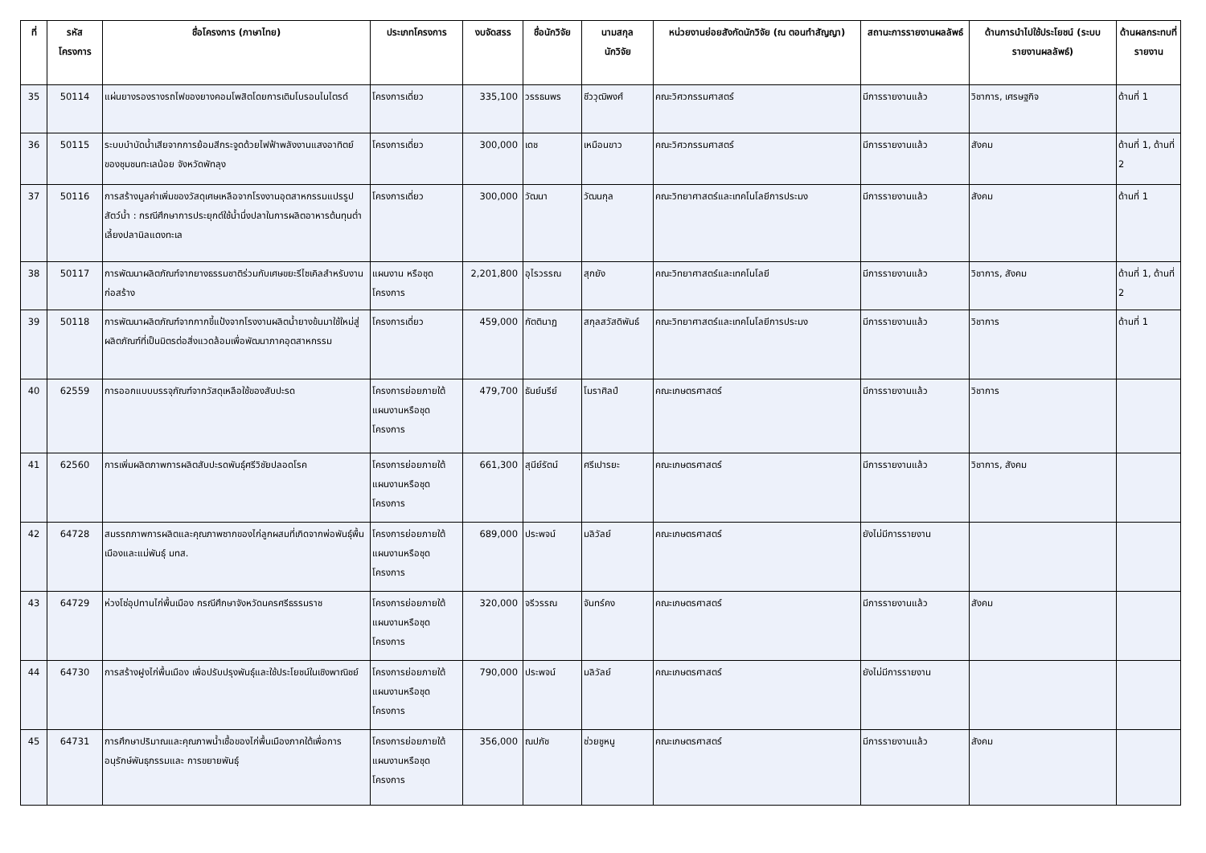| ที่ | รหัส โครงการ | ชื่อโครงการ (ภาษาไทย) | ประเภทโครงการ | งบจัดสรร | ชื่อนักวิจัย | นามสกุล นักวิจัย | หน่วยงานย่อยสังกัดนักวิจัย (ณ ตอนทำสัญญา) | สถานะการรายงานผลลัพธ์ | ด้านการนำไปใช้ประโยชน์ (ระบบรายงานผลลัพธ์) | ด้านผลกระทบที่รายงาน |
| --- | --- | --- | --- | --- | --- | --- | --- | --- | --- | --- |
| 35 | 50114 | แผ่นยางรองรางรถไฟของยางคอมโพสิตโดยการเติมโบรอนไนไตรด์ | โครงการเดี่ยว | 335,100 | วรรธนพร | ชีววุฒิพงศ์ | คณะวิศวกรรมศาสตร์ | มีการรายงานแล้ว | วิชาการ, เศรษฐกิจ | ด้านที่ 1 |
| 36 | 50115 | ระบบบำบัดน้ำเสียจากการย้อมสีกระจูดด้วยไฟฟ้าพลังงานแสงอาทิตย์ ของชุมชนทะเลน้อย จังหวัดพัทลุง | โครงการเดี่ยว | 300,000 | เดช | เหมือนขาว | คณะวิศวกรรมศาสตร์ | มีการรายงานแล้ว | สังคม | ด้านที่ 1, ด้านที่ 2 |
| 37 | 50116 | การสร้างมูลค่าเพิ่มของวัสดุเศษเหลือจากโรงงานอุตสาหกรรมแปรรูปสัตว์น้ำ : กรณีศึกษาการประยุกต์ใช้น้ำนึ่งปลาในการผลิตอาหารต้นทุนต่ำเลี้ยงปลานิลแดงทะเล | โครงการเดี่ยว | 300,000 | วัฒนา | วัฒนกุล | คณะวิทยาศาสตร์และเทคโนโลยีการประมง | มีการรายงานแล้ว | สังคม | ด้านที่ 1 |
| 38 | 50117 | การพัฒนาผลิตภัณฑ์จากยางธรรมชาติร่วมกับเศษขยะรีไซเคิลสำหรับงานก่อสร้าง | แผนงาน หรือชุดโครงการ | 2,201,800 | อุไรวรรณ | สุกยัง | คณะวิทยาศาสตร์และเทคโนโลยี | มีการรายงานแล้ว | วิชาการ, สังคม | ด้านที่ 1, ด้านที่ 2 |
| 39 | 50118 | การพัฒนาผลิตภัณฑ์จากกากขี้แป้งจากโรงงานผลิตน้ำยางข้นมาใช้ใหม่สู่ผลิตภัณฑ์ที่เป็นมิตรต่อสิ่งแวดล้อมเพื่อพัฒนาภาคอุตสาหกรรม | โครงการเดี่ยว | 459,000 | กัตตินาฏ | สกุลสวัสดิพันธ์ | คณะวิทยาศาสตร์และเทคโนโลยีการประมง | มีการรายงานแล้ว | วิชาการ | ด้านที่ 1 |
| 40 | 62559 | การออกแบบบรรจุภัณฑ์จากวัสดุเหลือใช้ของสับปะรด | โครงการย่อยภายใต้แผนงานหรือชุดโครงการ | 479,700 | ธันย์นรีย์ | โมราศิลป์ | คณะเกษตรศาสตร์ | มีการรายงานแล้ว | วิชาการ | |
| 41 | 62560 | การเพิ่มผลิตภาพการผลิตสับปะรดพันธุ์ศรีวิชัยปลอดโรค | โครงการย่อยภายใต้แผนงานหรือชุดโครงการ | 661,300 | สุนีย์รัตน์ | ศรีเปารยะ | คณะเกษตรศาสตร์ | มีการรายงานแล้ว | วิชาการ, สังคม | |
| 42 | 64728 | สมรรถภาพการผลิตและคุณภาพซากของไก่ลูกผสมที่เกิดจากพ่อพันธุ์พื้นเมืองและแม่พันธุ์ มทส. | โครงการย่อยภายใต้แผนงานหรือชุดโครงการ | 689,000 | ประพจน์ | มลิวัลย์ | คณะเกษตรศาสตร์ | ยังไม่มีการรายงาน | | |
| 43 | 64729 | ห่วงโซ่อุปทานไก่พื้นเมือง กรณีศึกษาจังหวัดนครศรีธรรมราช | โครงการย่อยภายใต้แผนงานหรือชุดโครงการ | 320,000 | จรีวรรณ | จันทร์คง | คณะเกษตรศาสตร์ | มีการรายงานแล้ว | สังคม | |
| 44 | 64730 | การสร้างฝูงไก่พื้นเมือง เพื่อปรับปรุงพันธุ์และใช้ประโยชน์ในเชิงพาณิชย์ | โครงการย่อยภายใต้แผนงานหรือชุดโครงการ | 790,000 | ประพจน์ | มลิวัลย์ | คณะเกษตรศาสตร์ | ยังไม่มีการรายงาน | | |
| 45 | 64731 | การศึกษาปริมาณและคุณภาพน้ำเชื้อของไก่พื้นเมืองภาคใต้เพื่อการอนุรักษ์พันธุกรรมและ การขยายพันธุ์ | โครงการย่อยภายใต้แผนงานหรือชุดโครงการ | 356,000 | ณปภัช | ช่วยชูหนู | คณะเกษตรศาสตร์ | มีการรายงานแล้ว | สังคม | |